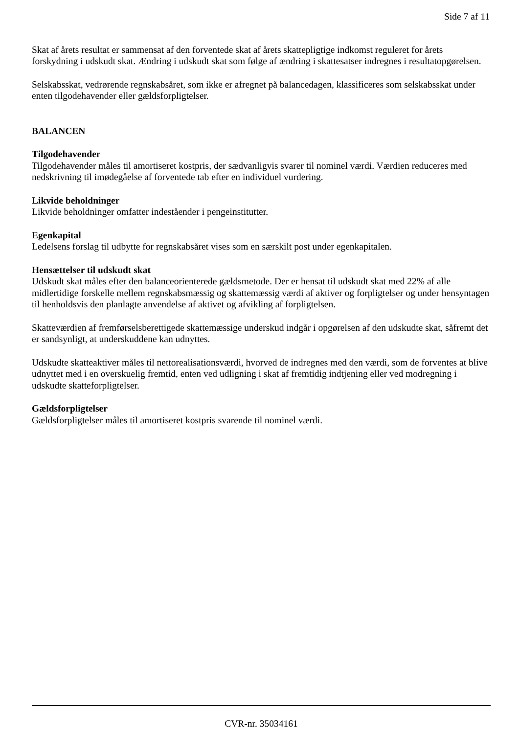Side 7 af 11
Skat af årets resultat er sammensat af den forventede skat af årets skattepligtige indkomst reguleret for årets forskydning i udskudt skat. Ændring i udskudt skat som følge af ændring i skattesatser indregnes i resultatopgørelsen.
Selskabsskat, vedrørende regnskabsåret, som ikke er afregnet på balancedagen, klassificeres som selskabsskat under enten tilgodehavender eller gældsforpligtelser.
BALANCEN
Tilgodehavender
Tilgodehavender måles til amortiseret kostpris, der sædvanligvis svarer til nominel værdi. Værdien reduceres med nedskrivning til imødegåelse af forventede tab efter en individuel vurdering.
Likvide beholdninger
Likvide beholdninger omfatter indeståender i pengeinstitutter.
Egenkapital
Ledelsens forslag til udbytte for regnskabsåret vises som en særskilt post under egenkapitalen.
Hensættelser til udskudt skat
Udskudt skat måles efter den balanceorienterede gældsmetode. Der er hensat til udskudt skat med 22% af alle midlertidige forskelle mellem regnskabsmæssig og skattemæssig værdi af aktiver og forpligtelser og under hensyntagen til henholdsvis den planlagte anvendelse af aktivet og afvikling af forpligtelsen.
Skatteværdien af fremførselsberettigede skattemæssige underskud indgår i opgørelsen af den udskudte skat, såfremt det er sandsynligt, at underskuddene kan udnyttes.
Udskudte skatteaktiver måles til nettorealisationsværdi, hvorved de indregnes med den værdi, som de forventes at blive udnyttet med i en overskuelig fremtid, enten ved udligning i skat af fremtidig indtjening eller ved modregning i udskudte skatteforpligtelser.
Gældsforpligtelser
Gældsforpligtelser måles til amortiseret kostpris svarende til nominel værdi.
CVR-nr. 35034161